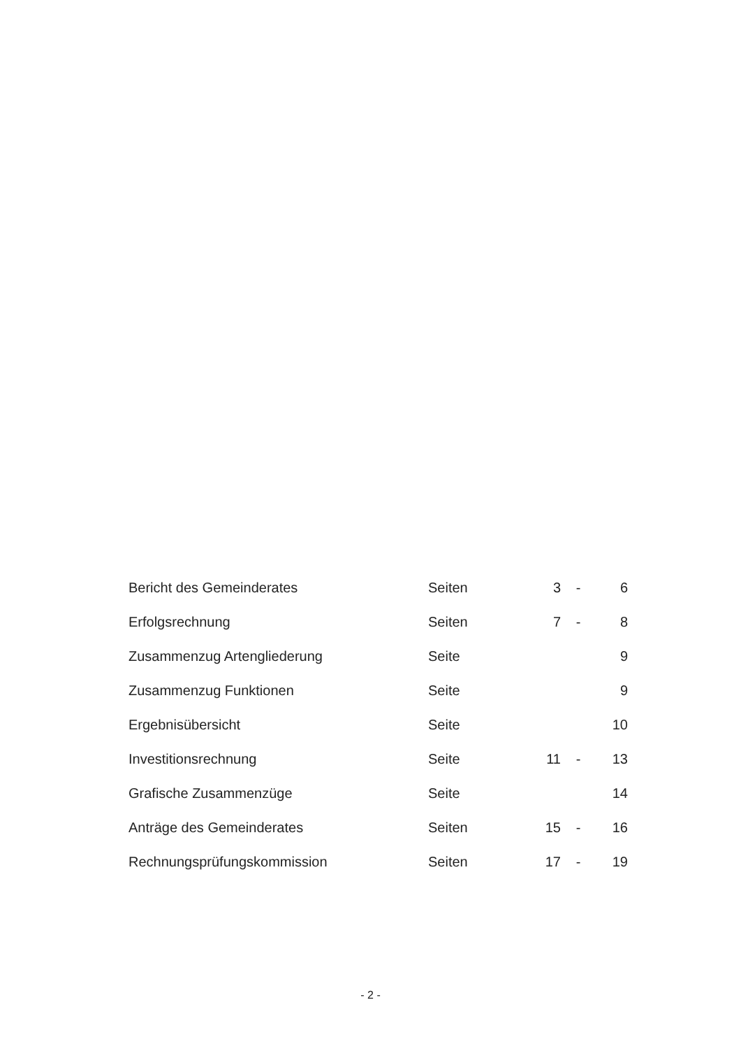| Bericht des Gemeinderates | Seiten | 3 | - | 6 |
| Erfolgsrechnung | Seiten | 7 | - | 8 |
| Zusammenzug Artengliederung | Seite | | | 9 |
| Zusammenzug Funktionen | Seite | | | 9 |
| Ergebnisübersicht | Seite | | | 10 |
| Investitionsrechnung | Seite | 11 | - | 13 |
| Grafische Zusammenzüge | Seite | | | 14 |
| Anträge des Gemeinderates | Seiten | 15 | - | 16 |
| Rechnungsprüfungskommission | Seiten | 17 | - | 19 |
- 2 -